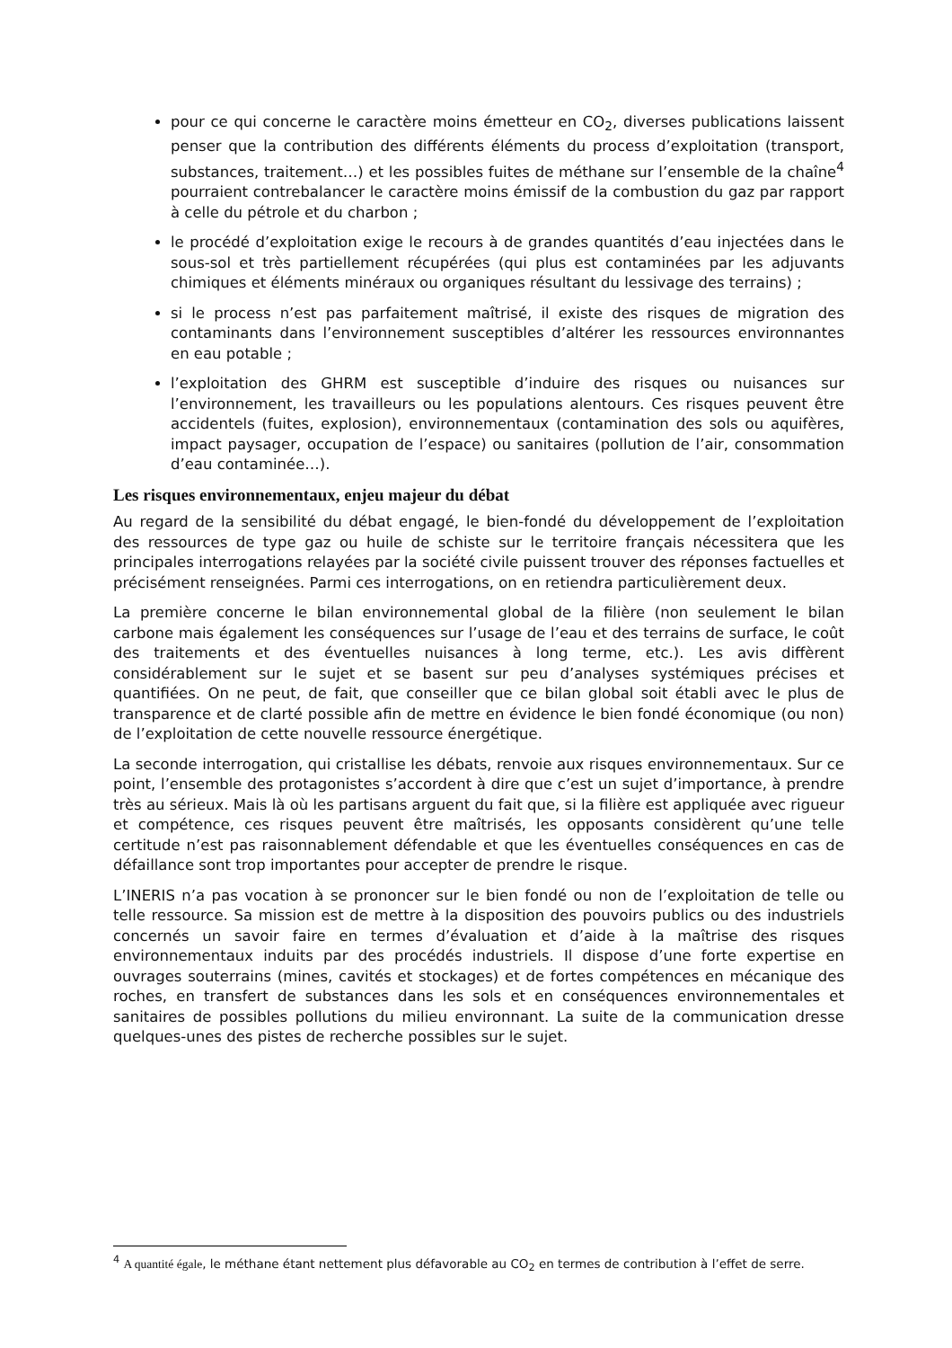pour ce qui concerne le caractère moins émetteur en CO<sub>2</sub>, diverses publications laissent penser que la contribution des différents éléments du process d’exploitation (transport, substances, traitement…) et les possibles fuites de méthane sur l’ensemble de la chaîne<sup>4</sup> pourraient contrebalancer le caractère moins émissif de la combustion du gaz par rapport à celle du pétrole et du charbon ;
le procédé d’exploitation exige le recours à de grandes quantités d’eau injectées dans le sous-sol et très partiellement récupérées (qui plus est contaminées par les adjuvants chimiques et éléments minéraux ou organiques résultant du lessivage des terrains) ;
si le process n’est pas parfaitement maîtrisé, il existe des risques de migration des contaminants dans l’environnement susceptibles d’altérer les ressources environnantes en eau potable ;
l’exploitation des GHRM est susceptible d’induire des risques ou nuisances sur l’environnement, les travailleurs ou les populations alentours. Ces risques peuvent être accidentels (fuites, explosion), environnementaux (contamination des sols ou aquifères, impact paysager, occupation de l’espace) ou sanitaires (pollution de l’air, consommation d’eau contaminée…).
Les risques environnementaux, enjeu majeur du débat
Au regard de la sensibilité du débat engagé, le bien-fondé du développement de l’exploitation des ressources de type gaz ou huile de schiste sur le territoire français nécessitera que les principales interrogations relayées par la société civile puissent trouver des réponses factuelles et précisément renseignées. Parmi ces interrogations, on en retiendra particulièrement deux.
La première concerne le bilan environnemental global de la filière (non seulement le bilan carbone mais également les conséquences sur l’usage de l’eau et des terrains de surface, le coût des traitements et des éventuelles nuisances à long terme, etc.). Les avis diffèrent considérablement sur le sujet et se basent sur peu d’analyses systémiques précises et quantifiées. On ne peut, de fait, que conseiller que ce bilan global soit établi avec le plus de transparence et de clarté possible afin de mettre en évidence le bien fondé économique (ou non) de l’exploitation de cette nouvelle ressource énergétique.
La seconde interrogation, qui cristallise les débats, renvoie aux risques environnementaux. Sur ce point, l’ensemble des protagonistes s’accordent à dire que c’est un sujet d’importance, à prendre très au sérieux. Mais là où les partisans arguent du fait que, si la filière est appliquée avec rigueur et compétence, ces risques peuvent être maîtrisés, les opposants considèrent qu’une telle certitude n’est pas raisonnablement défendable et que les éventuelles conséquences en cas de défaillance sont trop importantes pour accepter de prendre le risque.
L’INERIS n’a pas vocation à se prononcer sur le bien fondé ou non de l’exploitation de telle ou telle ressource. Sa mission est de mettre à la disposition des pouvoirs publics ou des industriels concernés un savoir faire en termes d’évaluation et d’aide à la maîtrise des risques environnementaux induits par des procédés industriels. Il dispose d’une forte expertise en ouvrages souterrains (mines, cavités et stockages) et de fortes compétences en mécanique des roches, en transfert de substances dans les sols et en conséquences environnementales et sanitaires de possibles pollutions du milieu environnant. La suite de la communication dresse quelques-unes des pistes de recherche possibles sur le sujet.
<sup>4</sup> A quantité égale, le méthane étant nettement plus défavorable au CO<sub>2</sub> en termes de contribution à l’effet de serre.